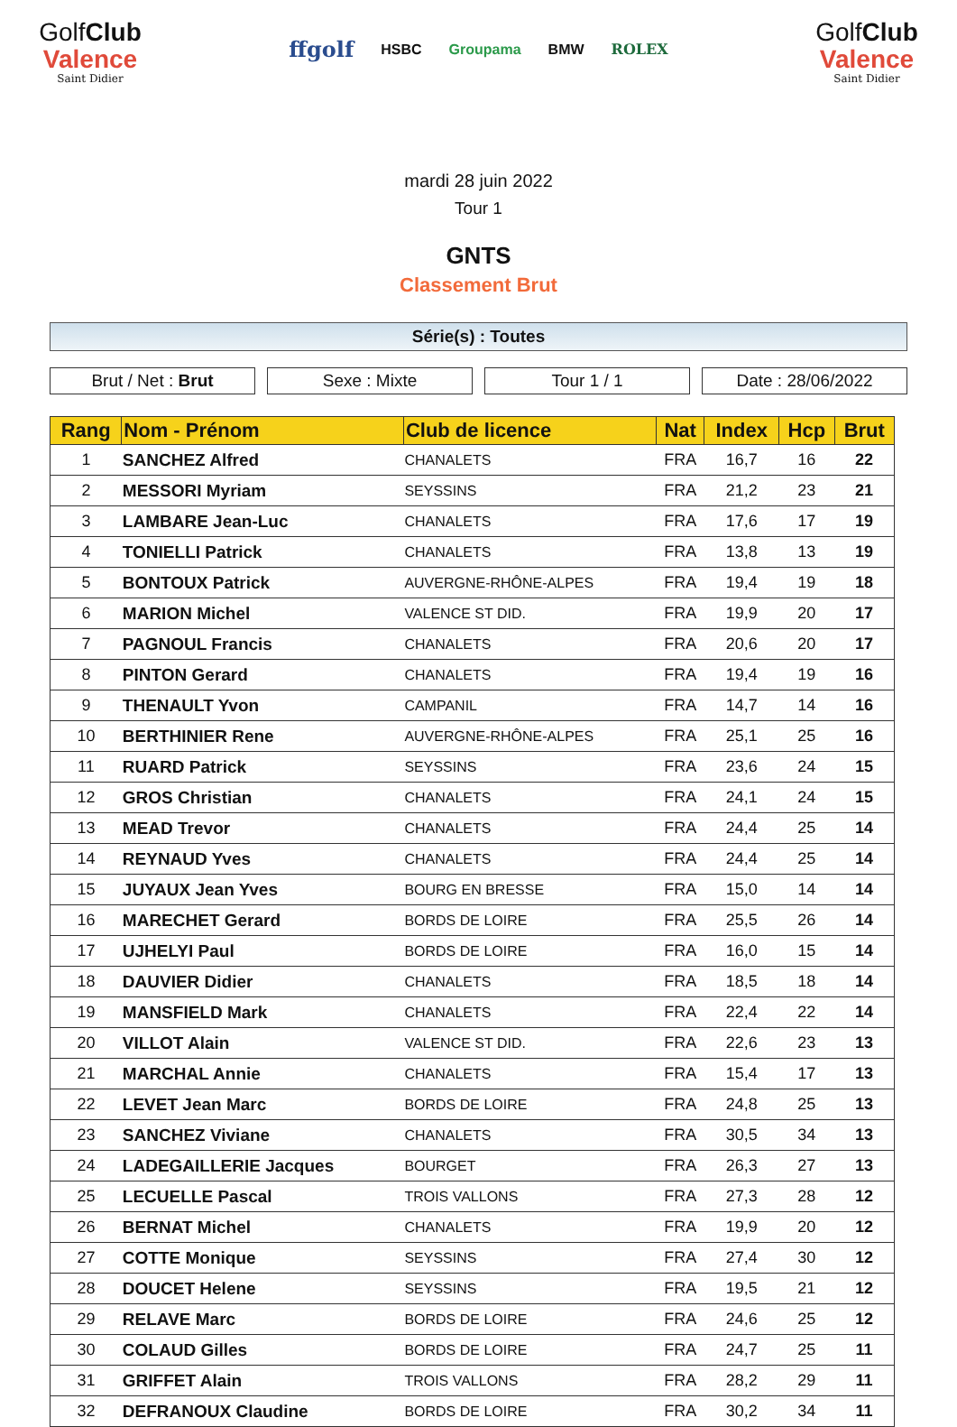GolfClub
Valence
Saint Didier
ffgolf HSBC Groupama BMW ROLEX
GolfClub
Valence
Saint Didier
mardi 28 juin 2022
Tour 1
GNTS
Classement Brut
Série(s) : Toutes
Brut / Net : Brut Sexe : Mixte Tour 1 / 1 Date : 28/06/2022
| Rang | Nom - Prénom | Club de licence | Nat | Index | Hcp | Brut |
| --- | --- | --- | --- | --- | --- | --- |
| 1 | SANCHEZ Alfred | CHANALETS | FRA | 16,7 | 16 | 22 |
| 2 | MESSORI Myriam | SEYSSINS | FRA | 21,2 | 23 | 21 |
| 3 | LAMBARE Jean-Luc | CHANALETS | FRA | 17,6 | 17 | 19 |
| 4 | TONIELLI Patrick | CHANALETS | FRA | 13,8 | 13 | 19 |
| 5 | BONTOUX Patrick | AUVERGNE-RHÔNE-ALPES | FRA | 19,4 | 19 | 18 |
| 6 | MARION Michel | VALENCE ST DID. | FRA | 19,9 | 20 | 17 |
| 7 | PAGNOUL Francis | CHANALETS | FRA | 20,6 | 20 | 17 |
| 8 | PINTON Gerard | CHANALETS | FRA | 19,4 | 19 | 16 |
| 9 | THENAULT Yvon | CAMPANIL | FRA | 14,7 | 14 | 16 |
| 10 | BERTHINIER Rene | AUVERGNE-RHÔNE-ALPES | FRA | 25,1 | 25 | 16 |
| 11 | RUARD Patrick | SEYSSINS | FRA | 23,6 | 24 | 15 |
| 12 | GROS Christian | CHANALETS | FRA | 24,1 | 24 | 15 |
| 13 | MEAD Trevor | CHANALETS | FRA | 24,4 | 25 | 14 |
| 14 | REYNAUD Yves | CHANALETS | FRA | 24,4 | 25 | 14 |
| 15 | JUYAUX Jean Yves | BOURG EN BRESSE | FRA | 15,0 | 14 | 14 |
| 16 | MARECHET Gerard | BORDS DE LOIRE | FRA | 25,5 | 26 | 14 |
| 17 | UJHELYI Paul | BORDS DE LOIRE | FRA | 16,0 | 15 | 14 |
| 18 | DAUVIER Didier | CHANALETS | FRA | 18,5 | 18 | 14 |
| 19 | MANSFIELD Mark | CHANALETS | FRA | 22,4 | 22 | 14 |
| 20 | VILLOT Alain | VALENCE ST DID. | FRA | 22,6 | 23 | 13 |
| 21 | MARCHAL Annie | CHANALETS | FRA | 15,4 | 17 | 13 |
| 22 | LEVET Jean Marc | BORDS DE LOIRE | FRA | 24,8 | 25 | 13 |
| 23 | SANCHEZ Viviane | CHANALETS | FRA | 30,5 | 34 | 13 |
| 24 | LADEGAILLERIE Jacques | BOURGET | FRA | 26,3 | 27 | 13 |
| 25 | LECUELLE Pascal | TROIS VALLONS | FRA | 27,3 | 28 | 12 |
| 26 | BERNAT Michel | CHANALETS | FRA | 19,9 | 20 | 12 |
| 27 | COTTE Monique | SEYSSINS | FRA | 27,4 | 30 | 12 |
| 28 | DOUCET Helene | SEYSSINS | FRA | 19,5 | 21 | 12 |
| 29 | RELAVE Marc | BORDS DE LOIRE | FRA | 24,6 | 25 | 12 |
| 30 | COLAUD Gilles | BORDS DE LOIRE | FRA | 24,7 | 25 | 11 |
| 31 | GRIFFET Alain | TROIS VALLONS | FRA | 28,2 | 29 | 11 |
| 32 | DEFRANOUX Claudine | BORDS DE LOIRE | FRA | 30,2 | 34 | 11 |